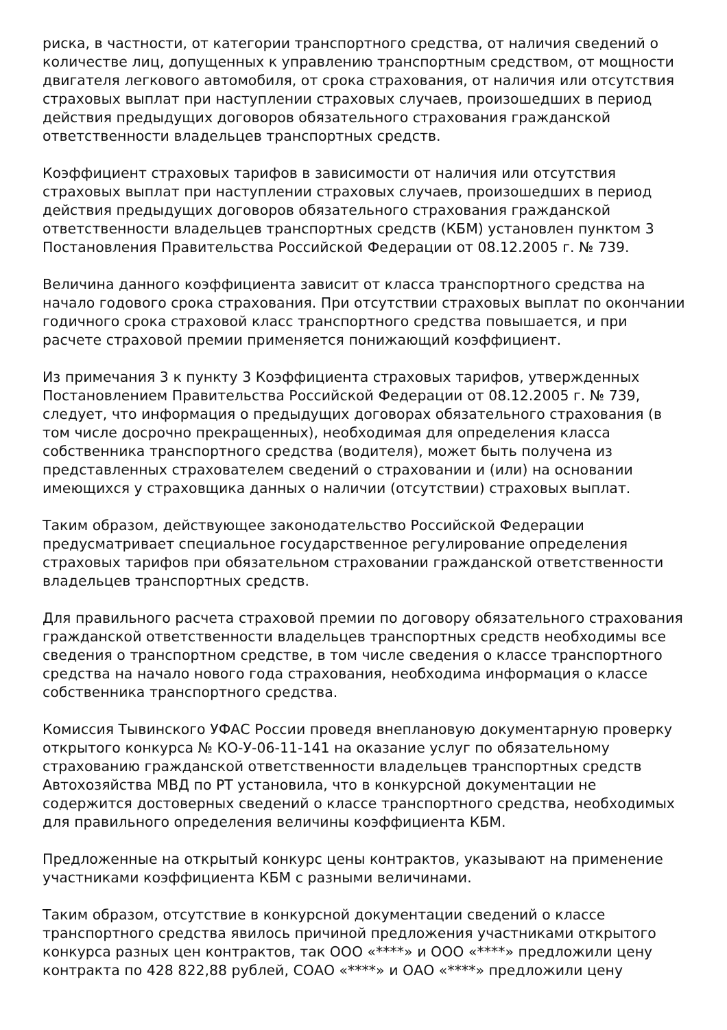риска, в частности, от категории транспортного средства, от наличия сведений о количестве лиц, допущенных к управлению транспортным средством, от мощности двигателя легкового автомобиля, от срока страхования, от наличия или отсутствия страховых выплат при наступлении страховых случаев, произошедших в период действия предыдущих договоров обязательного страхования гражданской ответственности владельцев транспортных средств.
Коэффициент страховых тарифов в зависимости от наличия или отсутствия страховых выплат при наступлении страховых случаев, произошедших в период действия предыдущих договоров обязательного страхования гражданской ответственности владельцев транспортных средств (КБМ) установлен пунктом 3 Постановления Правительства Российской Федерации от 08.12.2005 г. № 739.
Величина данного коэффициента зависит от класса транспортного средства на начало годового срока страхования. При отсутствии страховых выплат по окончании годичного срока страховой класс транспортного средства повышается, и при расчете страховой премии применяется понижающий коэффициент.
Из примечания 3 к пункту 3 Коэффициента страховых тарифов, утвержденных Постановлением Правительства Российской Федерации от 08.12.2005 г. № 739, следует, что информация о предыдущих договорах обязательного страхования (в том числе досрочно прекращенных), необходимая для определения класса собственника транспортного средства (водителя), может быть получена из представленных страхователем сведений о страховании и (или) на основании имеющихся у страховщика данных о наличии (отсутствии) страховых выплат.
Таким образом, действующее законодательство Российской Федерации предусматривает специальное государственное регулирование определения страховых тарифов при обязательном страховании гражданской ответственности владельцев транспортных средств.
Для правильного расчета страховой премии по договору обязательного страхования гражданской ответственности владельцев транспортных средств необходимы все сведения о транспортном средстве, в том числе сведения о классе транспортного средства на начало нового года страхования, необходима информация о классе собственника транспортного средства.
Комиссия Тывинского УФАС России проведя внеплановую документарную проверку открытого конкурса № КО-У-06-11-141 на оказание услуг по обязательному страхованию гражданской ответственности владельцев транспортных средств Автохозяйства МВД по РТ установила, что в конкурсной документации не содержится достоверных сведений о классе транспортного средства, необходимых для правильного определения величины коэффициента КБМ.
Предложенные на открытый конкурс цены контрактов, указывают на применение участниками коэффициента КБМ с разными величинами.
Таким образом, отсутствие в конкурсной документации сведений о классе транспортного средства явилось причиной предложения участниками открытого конкурса разных цен контрактов, так ООО «****» и ООО «****» предложили цену контракта по 428 822,88 рублей, СОАО «****» и ОАО «****» предложили цену